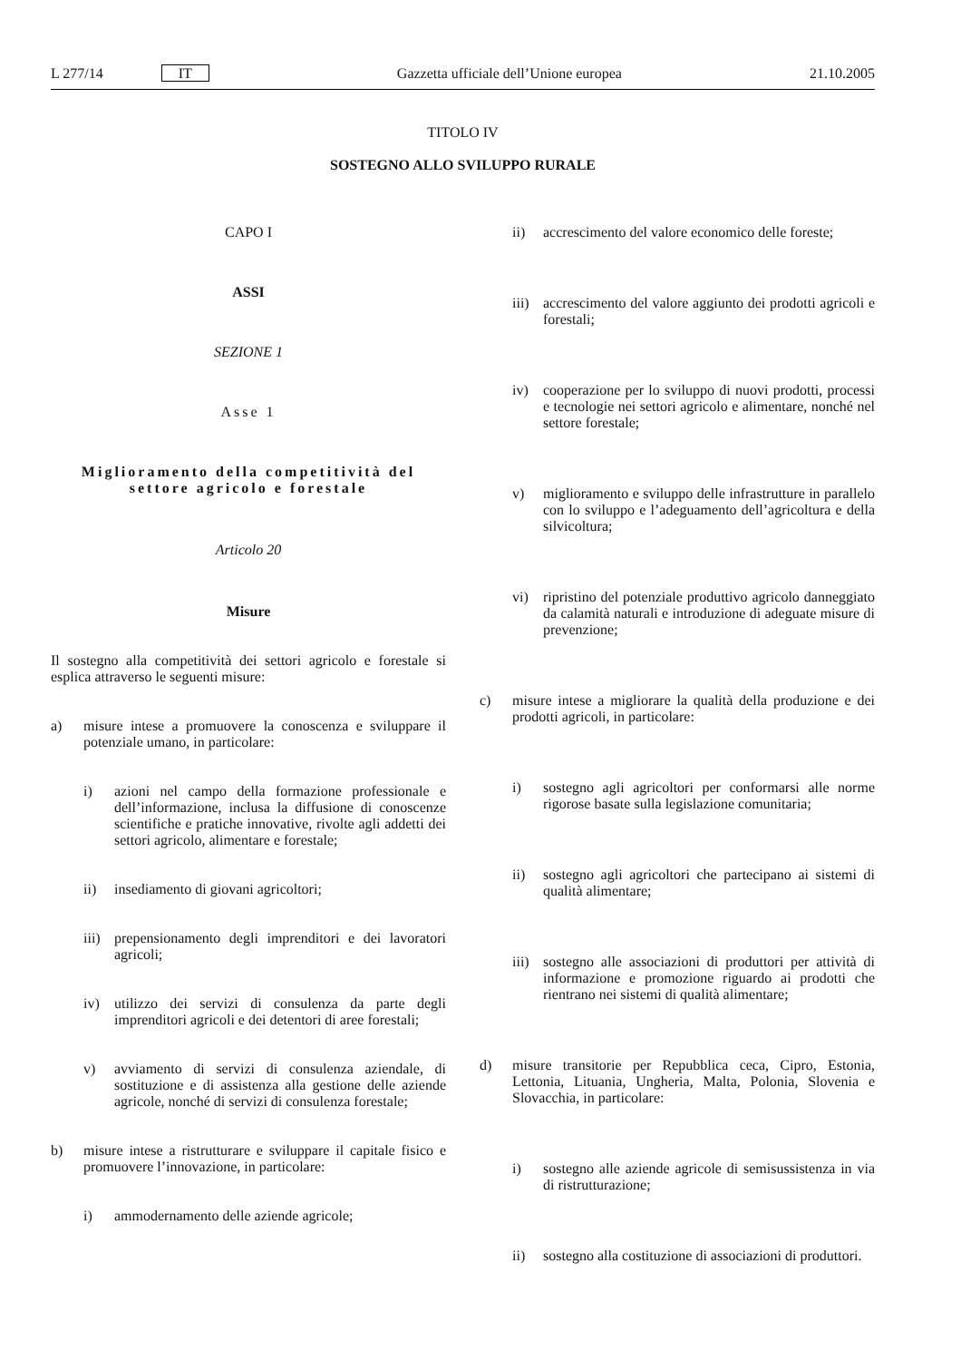L 277/14 IT Gazzetta ufficiale dell’Unione europea 21.10.2005
TITOLO IV
SOSTEGNO ALLO SVILUPPO RURALE
CAPO I
ASSI
SEZIONE 1
Asse 1
Miglioramento della competitività del settore agricolo e forestale
Articolo 20
Misure
Il sostegno alla competitività dei settori agricolo e forestale si esplica attraverso le seguenti misure:
a)
misure intese a promuovere la conoscenza e sviluppare il potenziale umano, in particolare:
i)
azioni nel campo della formazione professionale e dell’informazione, inclusa la diffusione di conoscenze scientifiche e pratiche innovative, rivolte agli addetti dei settori agricolo, alimentare e forestale;
ii)
insediamento di giovani agricoltori;
iii)
prepensionamento degli imprenditori e dei lavoratori agricoli;
iv)
utilizzo dei servizi di consulenza da parte degli imprenditori agricoli e dei detentori di aree forestali;
v)
avviamento di servizi di consulenza aziendale, di sostituzione e di assistenza alla gestione delle aziende agricole, nonché di servizi di consulenza forestale;
b)
misure intese a ristrutturare e sviluppare il capitale fisico e promuovere l’innovazione, in particolare:
i)
ammodernamento delle aziende agricole;
ii)
accrescimento del valore economico delle foreste;
iii)
accrescimento del valore aggiunto dei prodotti agricoli e forestali;
iv)
cooperazione per lo sviluppo di nuovi prodotti, processi e tecnologie nei settori agricolo e alimentare, nonché nel settore forestale;
v)
miglioramento e sviluppo delle infrastrutture in parallelo con lo sviluppo e l’adeguamento dell’agricoltura e della silvicoltura;
vi)
ripristino del potenziale produttivo agricolo danneggiato da calamità naturali e introduzione di adeguate misure di prevenzione;
c)
misure intese a migliorare la qualità della produzione e dei prodotti agricoli, in particolare:
i)
sostegno agli agricoltori per conformarsi alle norme rigorose basate sulla legislazione comunitaria;
ii)
sostegno agli agricoltori che partecipano ai sistemi di qualità alimentare;
iii)
sostegno alle associazioni di produttori per attività di informazione e promozione riguardo ai prodotti che rientrano nei sistemi di qualità alimentare;
d)
misure transitorie per Repubblica ceca, Cipro, Estonia, Lettonia, Lituania, Ungheria, Malta, Polonia, Slovenia e Slovacchia, in particolare:
i)
sostegno alle aziende agricole di semisussistenza in via di ristrutturazione;
ii)
sostegno alla costituzione di associazioni di produttori.